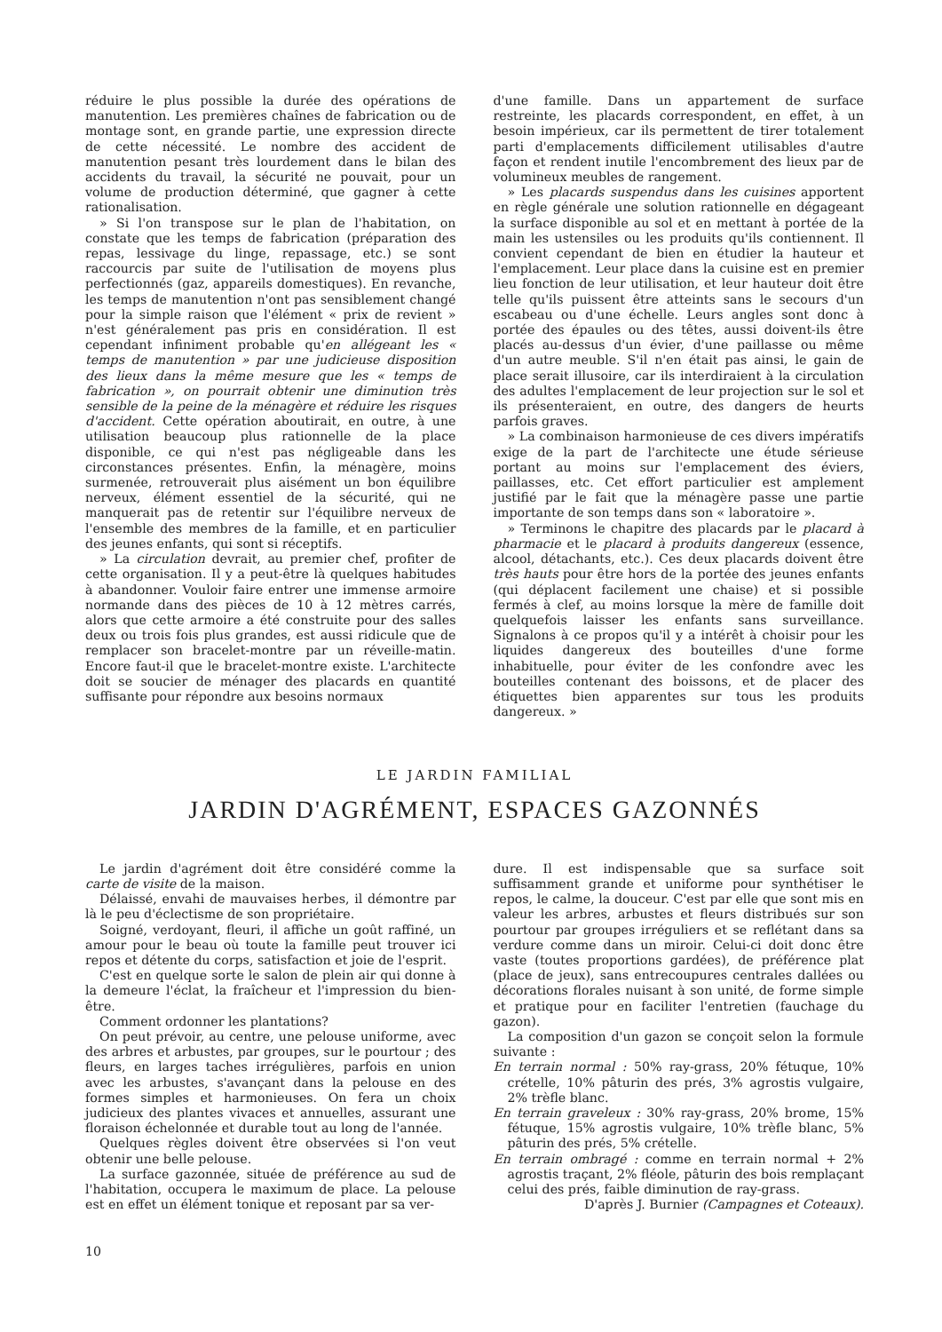réduire le plus possible la durée des opérations de manutention. Les premières chaînes de fabrication ou de montage sont, en grande partie, une expression directe de cette nécessité. Le nombre des accident de manutention pesant très lourdement dans le bilan des accidents du travail, la sécurité ne pouvait, pour un volume de production déterminé, que gagner à cette rationalisation.
» Si l'on transpose sur le plan de l'habitation, on constate que les temps de fabrication (préparation des repas, lessivage du linge, repassage, etc.) se sont raccourcis par suite de l'utilisation de moyens plus perfectionnés (gaz, appareils domestiques). En revanche, les temps de manutention n'ont pas sensiblement changé pour la simple raison que l'élément « prix de revient » n'est généralement pas pris en considération. Il est cependant infiniment probable qu'en allégeant les « temps de manutention » par une judicieuse disposition des lieux dans la même mesure que les « temps de fabrication », on pourrait obtenir une diminution très sensible de la peine de la ménagère et réduire les risques d'accident. Cette opération aboutirait, en outre, à une utilisation beaucoup plus rationnelle de la place disponible, ce qui n'est pas négligeable dans les circonstances présentes. Enfin, la ménagère, moins surmenée, retrouverait plus aisément un bon équilibre nerveux, élément essentiel de la sécurité, qui ne manquerait pas de retentir sur l'équilibre nerveux de l'ensemble des membres de la famille, et en particulier des jeunes enfants, qui sont si réceptifs.
» La circulation devrait, au premier chef, profiter de cette organisation. Il y a peut-être là quelques habitudes à abandonner. Vouloir faire entrer une immense armoire normande dans des pièces de 10 à 12 mètres carrés, alors que cette armoire a été construite pour des salles deux ou trois fois plus grandes, est aussi ridicule que de remplacer son bracelet-montre par un réveille-matin. Encore faut-il que le bracelet-montre existe. L'architecte doit se soucier de ménager des placards en quantité suffisante pour répondre aux besoins normaux
d'une famille. Dans un appartement de surface restreinte, les placards correspondent, en effet, à un besoin impérieux, car ils permettent de tirer totalement parti d'emplacements difficilement utilisables d'autre façon et rendent inutile l'encombrement des lieux par de volumineux meubles de rangement.
» Les placards suspendus dans les cuisines apportent en règle générale une solution rationnelle en dégageant la surface disponible au sol et en mettant à portée de la main les ustensiles ou les produits qu'ils contiennent. Il convient cependant de bien en étudier la hauteur et l'emplacement. Leur place dans la cuisine est en premier lieu fonction de leur utilisation, et leur hauteur doit être telle qu'ils puissent être atteints sans le secours d'un escabeau ou d'une échelle. Leurs angles sont donc à portée des épaules ou des têtes, aussi doivent-ils être placés au-dessus d'un évier, d'une paillasse ou même d'un autre meuble. S'il n'en était pas ainsi, le gain de place serait illusoire, car ils interdiraient à la circulation des adultes l'emplacement de leur projection sur le sol et ils présenteraient, en outre, des dangers de heurts parfois graves.
» La combinaison harmonieuse de ces divers impératifs exige de la part de l'architecte une étude sérieuse portant au moins sur l'emplacement des éviers, paillasses, etc. Cet effort particulier est amplement justifié par le fait que la ménagère passe une partie importante de son temps dans son « laboratoire ».
» Terminons le chapitre des placards par le placard à pharmacie et le placard à produits dangereux (essence, alcool, détachants, etc.). Ces deux placards doivent être très hauts pour être hors de la portée des jeunes enfants (qui déplacent facilement une chaise) et si possible fermés à clef, au moins lorsque la mère de famille doit quelquefois laisser les enfants sans surveillance. Signalons à ce propos qu'il y a intérêt à choisir pour les liquides dangereux des bouteilles d'une forme inhabituelle, pour éviter de les confondre avec les bouteilles contenant des boissons, et de placer des étiquettes bien apparentes sur tous les produits dangereux. »
LE JARDIN FAMILIAL
JARDIN D'AGRÉMENT, ESPACES GAZONNÉS
Le jardin d'agrément doit être considéré comme la carte de visite de la maison.
Délaissé, envahi de mauvaises herbes, il démontre par là le peu d'éclectisme de son propriétaire.
Soigné, verdoyant, fleuri, il affiche un goût raffiné, un amour pour le beau où toute la famille peut trouver ici repos et détente du corps, satisfaction et joie de l'esprit.
C'est en quelque sorte le salon de plein air qui donne à la demeure l'éclat, la fraîcheur et l'impression du bien-être.
Comment ordonner les plantations?
On peut prévoir, au centre, une pelouse uniforme, avec des arbres et arbustes, par groupes, sur le pourtour ; des fleurs, en larges taches irrégulières, parfois en union avec les arbustes, s'avançant dans la pelouse en des formes simples et harmonieuses. On fera un choix judicieux des plantes vivaces et annuelles, assurant une floraison échelonnée et durable tout au long de l'année.
Quelques règles doivent être observées si l'on veut obtenir une belle pelouse.
La surface gazonnée, située de préférence au sud de l'habitation, occupera le maximum de place. La pelouse est en effet un élément tonique et reposant par sa ver-
dure. Il est indispensable que sa surface soit suffisamment grande et uniforme pour synthétiser le repos, le calme, la douceur. C'est par elle que sont mis en valeur les arbres, arbustes et fleurs distribués sur son pourtour par groupes irréguliers et se reflétant dans sa verdure comme dans un miroir. Celui-ci doit donc être vaste (toutes proportions gardées), de préférence plat (place de jeux), sans entrecoupures centrales dallées ou décorations florales nuisant à son unité, de forme simple et pratique pour en faciliter l'entretien (fauchage du gazon).
La composition d'un gazon se conçoit selon la formule suivante :
En terrain normal : 50% ray-grass, 20% fétuque, 10% crételle, 10% pâturin des prés, 3% agrostis vulgaire, 2% trèfle blanc.
En terrain graveleux : 30% ray-grass, 20% brome, 15% fétuque, 15% agrostis vulgaire, 10% trèfle blanc, 5% pâturin des prés, 5% crételle.
En terrain ombragé : comme en terrain normal + 2% agrostis traçant, 2% fléole, pâturin des bois remplaçant celui des prés, faible diminution de ray-grass.
D'après J. Burnier (Campagnes et Coteaux).
10